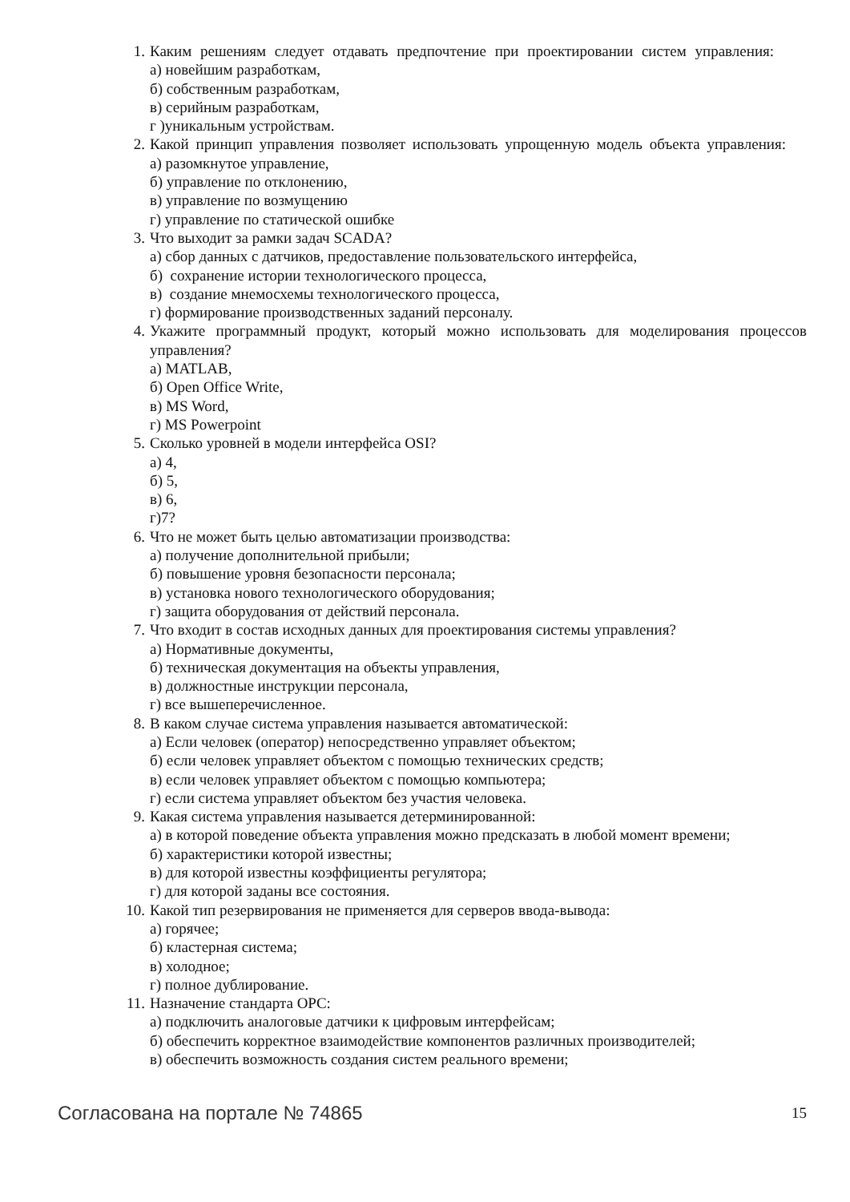1. Каким решениям следует отдавать предпочтение при проектировании систем управления:
а) новейшим разработкам,
б) собственным разработкам,
в) серийным разработкам,
г )уникальным устройствам.
2. Какой принцип управления позволяет использовать упрощенную модель объекта управления:
а) разомкнутое управление,
б) управление по отклонению,
в) управление по возмущению
г) управление по статической ошибке
3. Что выходит за рамки задач SCADA?
а) сбор данных с датчиков, предоставление пользовательского интерфейса,
б) сохранение истории технологического процесса,
в) создание мнемосхемы технологического процесса,
г) формирование производственных заданий персоналу.
4. Укажите программный продукт, который можно использовать для моделирования процессов управления?
а) MATLAB,
б) Open Office Write,
в) MS Word,
г) MS Powerpoint
5. Сколько уровней в модели интерфейса OSI?
а) 4,
б) 5,
в) 6,
г)7?
6. Что не может быть целью автоматизации производства:
а) получение дополнительной прибыли;
б) повышение уровня безопасности персонала;
в) установка нового технологического оборудования;
г) защита оборудования от действий персонала.
7. Что входит в состав исходных данных для проектирования системы управления?
а) Нормативные документы,
б) техническая документация на объекты управления,
в) должностные инструкции персонала,
г) все вышеперечисленное.
8. В каком случае система управления называется автоматической:
а) Если человек (оператор) непосредственно управляет объектом;
б) если человек управляет объектом с помощью технических средств;
в) если человек управляет объектом с помощью компьютера;
г) если система управляет объектом без участия человека.
9. Какая система управления называется детерминированной:
а) в которой поведение объекта управления можно предсказать в любой момент времени;
б) характеристики которой известны;
в) для которой известны коэффициенты регулятора;
г) для которой заданы все состояния.
10. Какой тип резервирования не применяется для серверов ввода-вывода:
а) горячее;
б) кластерная система;
в) холодное;
г) полное дублирование.
11. Назначение стандарта OPC:
а) подключить аналоговые датчики к цифровым интерфейсам;
б) обеспечить корректное взаимодействие компонентов различных производителей;
в) обеспечить возможность создания систем реального времени;
Согласована на портале № 74865 15